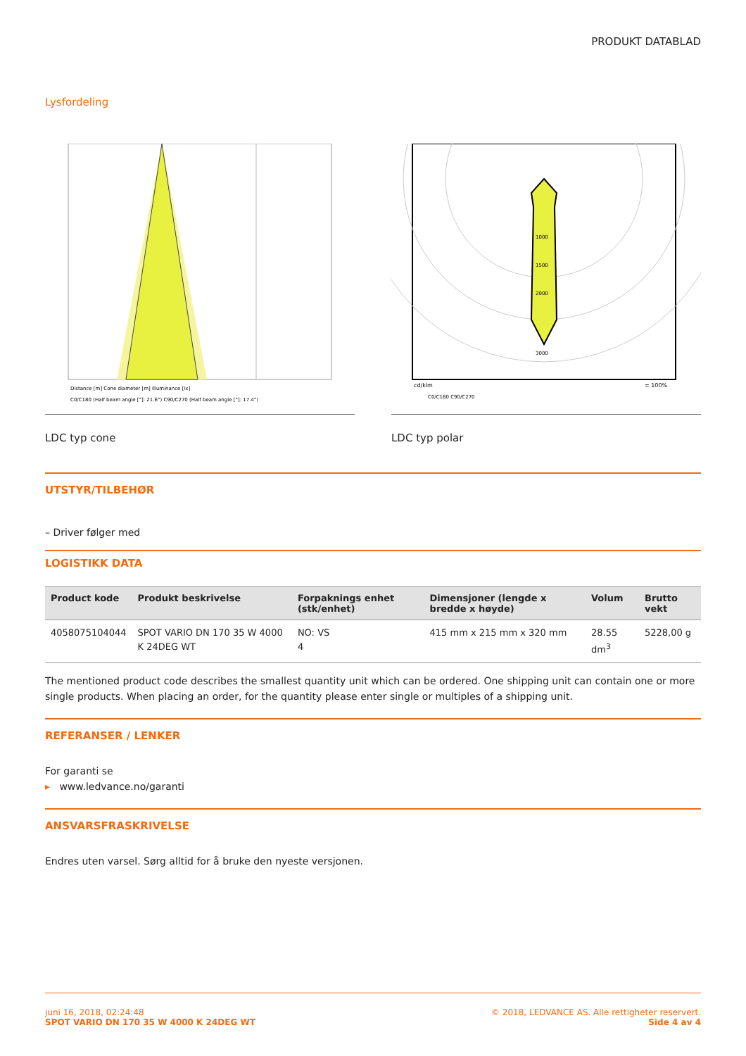PRODUKT DATABLAD
Lysfordeling
Distance [m] Cone diameter [m] Illuminance [lx]
C0/C180 (Half beam angle [°]: 21.6°) C90/C270 (Half beam angle [°]: 17.4°)
LDC typ cone
1000
1500
2000
3000
cd/klm
= 100%
C0/C180 C90/C270
LDC typ polar
UTSTYR/TILBEHØR
– Driver følger med
LOGISTIKK DATA
| Product kode | Produkt beskrivelse | Forpaknings enhet (stk/enhet) | Dimensjoner (lengde x bredde x høyde) | Volum | Brutto vekt |
| --- | --- | --- | --- | --- | --- |
| 4058075104044 | SPOT VARIO DN 170 35 W 4000 K 24DEG WT | NO: VS 4 | 415 mm x 215 mm x 320 mm | 28.55 dm<sup>3</sup> | 5228,00 g |
The mentioned product code describes the smallest quantity unit which can be ordered. One shipping unit can contain one or more single products. When placing an order, for the quantity please enter single or multiples of a shipping unit.
REFERANSER / LENKER
For garanti se
▸ www.ledvance.no/garanti
ANSVARSFRASKRIVELSE
Endres uten varsel. Sørg alltid for å bruke den nyeste versjonen.
juni 16, 2018, 02:24:48
SPOT VARIO DN 170 35 W 4000 K 24DEG WT
© 2018, LEDVANCE AS. Alle rettigheter reservert.
Side 4 av 4